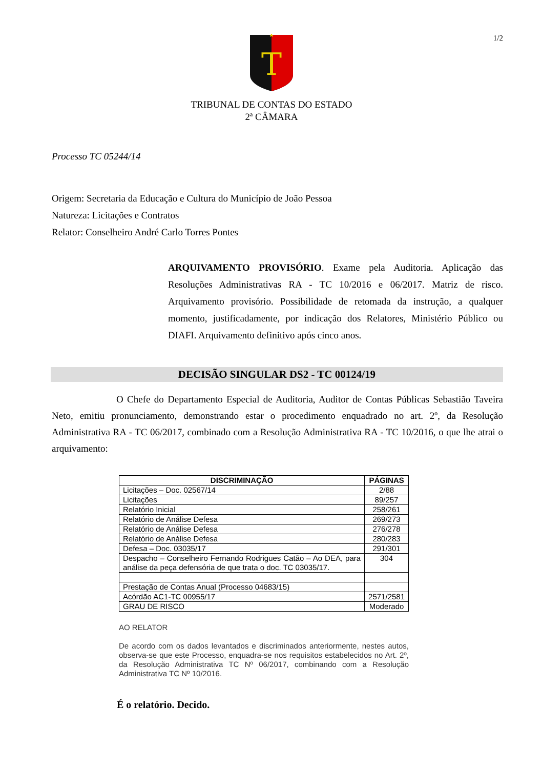1/2
T
TRIBUNAL DE CONTAS DO ESTADO
2ª CÂMARA
Processo TC 05244/14
Origem: Secretaria da Educação e Cultura do Município de João Pessoa
Natureza: Licitações e Contratos
Relator: Conselheiro André Carlo Torres Pontes
ARQUIVAMENTO PROVISÓRIO. Exame pela Auditoria. Aplicação das Resoluções Administrativas RA - TC 10/2016 e 06/2017. Matriz de risco. Arquivamento provisório. Possibilidade de retomada da instrução, a qualquer momento, justificadamente, por indicação dos Relatores, Ministério Público ou DIAFI. Arquivamento definitivo após cinco anos.
DECISÃO SINGULAR DS2 - TC 00124/19
O Chefe do Departamento Especial de Auditoria, Auditor de Contas Públicas Sebastião Taveira Neto, emitiu pronunciamento, demonstrando estar o procedimento enquadrado no art. 2º, da Resolução Administrativa RA - TC 06/2017, combinado com a Resolução Administrativa RA - TC 10/2016, o que lhe atrai o arquivamento:
| DISCRIMINAÇÃO | PÁGINAS |
| --- | --- |
| Licitações – Doc. 02567/14 | 2/88 |
| Licitações | 89/257 |
| Relatório Inicial | 258/261 |
| Relatório de Análise Defesa | 269/273 |
| Relatório de Análise Defesa | 276/278 |
| Relatório de Análise Defesa | 280/283 |
| Defesa – Doc. 03035/17 | 291/301 |
| Despacho – Conselheiro Fernando Rodrigues Catão – Ao DEA, para análise da peça defensória de que trata o doc. TC 03035/17. | 304 |
| Prestação de Contas Anual (Processo 04683/15) | |
| Acórdão AC1-TC 00955/17 | 2571/2581 |
| GRAU DE RISCO | Moderado |
AO RELATOR
De acordo com os dados levantados e discriminados anteriormente, nestes autos, observa-se que este Processo, enquadra-se nos requisitos estabelecidos no Art. 2º, da Resolução Administrativa TC Nº 06/2017, combinando com a Resolução Administrativa TC Nº 10/2016.
É o relatório. Decido.